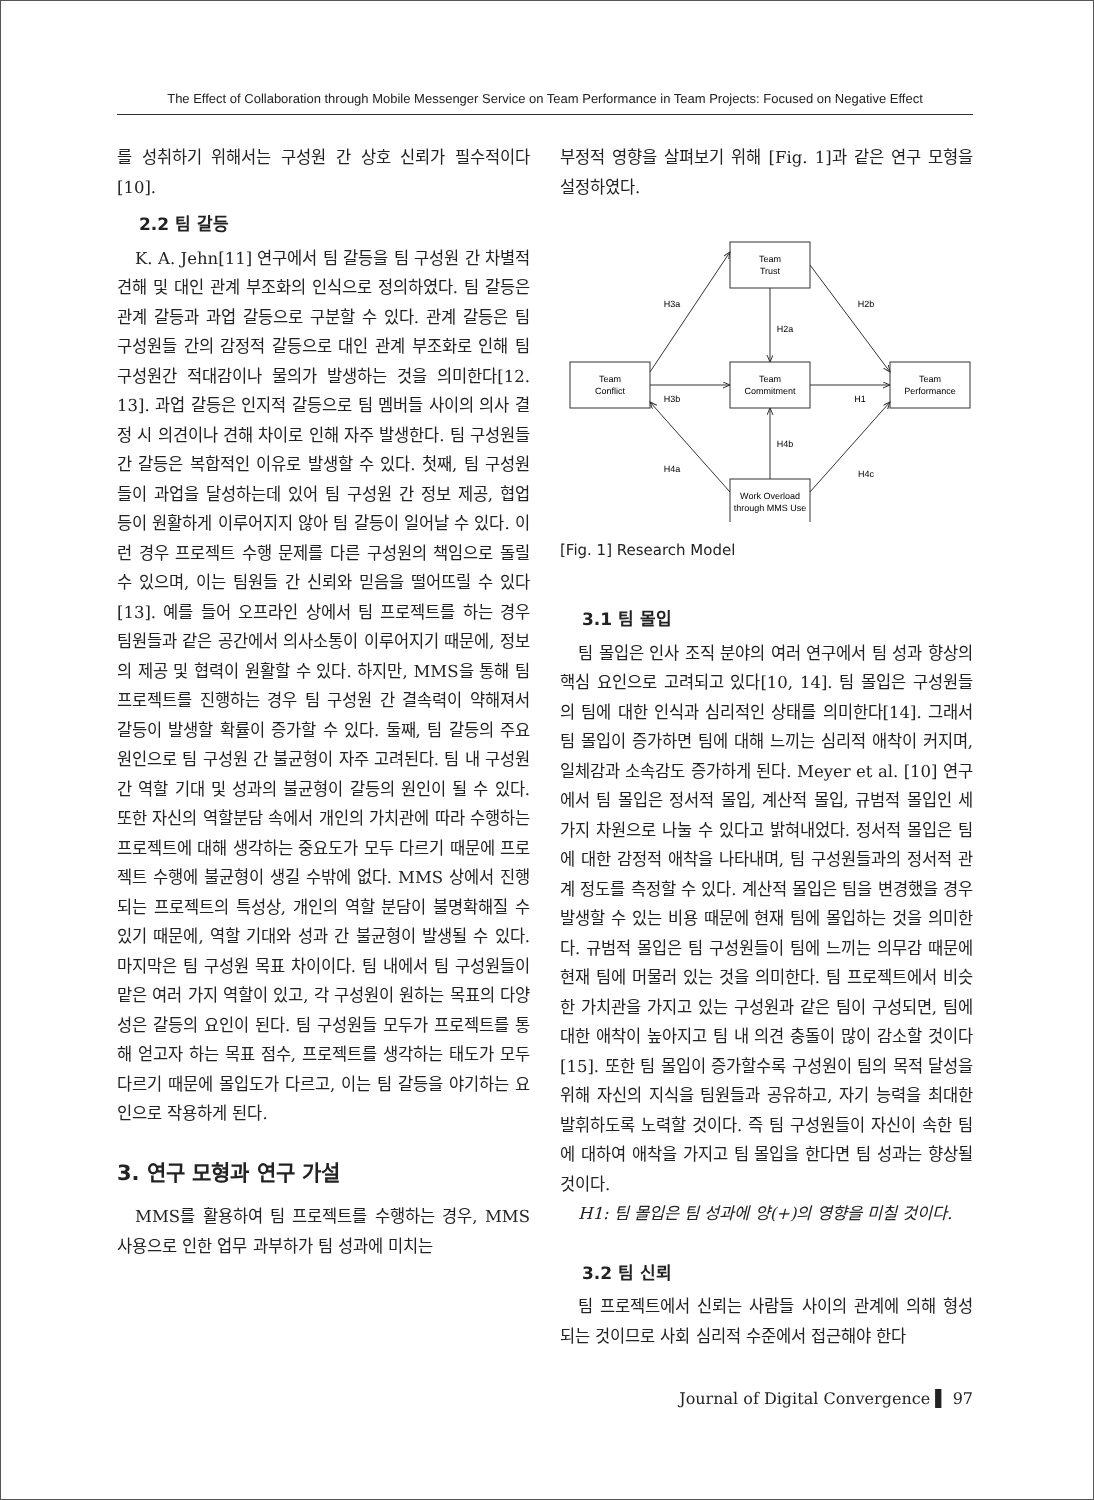The Effect of Collaboration through Mobile Messenger Service on Team Performance in Team Projects: Focused on Negative Effect
를 성취하기 위해서는 구성원 간 상호 신뢰가 필수적이다[10].
2.2 팀 갈등
K. A. Jehn[11] 연구에서 팀 갈등을 팀 구성원 간 차별적 견해 및 대인 관계 부조화의 인식으로 정의하였다. 팀 갈등은 관계 갈등과 과업 갈등으로 구분할 수 있다. 관계 갈등은 팀 구성원들 간의 감정적 갈등으로 대인 관계 부조화로 인해 팀 구성원간 적대감이나 물의가 발생하는 것을 의미한다[12. 13]. 과업 갈등은 인지적 갈등으로 팀 멤버들 사이의 의사 결정 시 의견이나 견해 차이로 인해 자주 발생한다. 팀 구성원들 간 갈등은 복합적인 이유로 발생할 수 있다. 첫째, 팀 구성원들이 과업을 달성하는데 있어 팀 구성원 간 정보 제공, 협업 등이 원활하게 이루어지지 않아 팀 갈등이 일어날 수 있다. 이런 경우 프로젝트 수행 문제를 다른 구성원의 책임으로 돌릴 수 있으며, 이는 팀원들 간 신뢰와 믿음을 떨어뜨릴 수 있다[13]. 예를 들어 오프라인 상에서 팀 프로젝트를 하는 경우 팀원들과 같은 공간에서 의사소통이 이루어지기 때문에, 정보의 제공 및 협력이 원활할 수 있다. 하지만, MMS을 통해 팀 프로젝트를 진행하는 경우 팀 구성원 간 결속력이 약해져서 갈등이 발생할 확률이 증가할 수 있다. 둘째, 팀 갈등의 주요 원인으로 팀 구성원 간 불균형이 자주 고려된다. 팀 내 구성원 간 역할 기대 및 성과의 불균형이 갈등의 원인이 될 수 있다. 또한 자신의 역할분담 속에서 개인의 가치관에 따라 수행하는 프로젝트에 대해 생각하는 중요도가 모두 다르기 때문에 프로젝트 수행에 불균형이 생길 수밖에 없다. MMS 상에서 진행되는 프로젝트의 특성상, 개인의 역할 분담이 불명확해질 수 있기 때문에, 역할 기대와 성과 간 불균형이 발생될 수 있다. 마지막은 팀 구성원 목표 차이이다. 팀 내에서 팀 구성원들이 맡은 여러 가지 역할이 있고, 각 구성원이 원하는 목표의 다양성은 갈등의 요인이 된다. 팀 구성원들 모두가 프로젝트를 통해 얻고자 하는 목표 점수, 프로젝트를 생각하는 태도가 모두 다르기 때문에 몰입도가 다르고, 이는 팀 갈등을 야기하는 요인으로 작용하게 된다.
3. 연구 모형과 연구 가설
MMS를 활용하여 팀 프로젝트를 수행하는 경우, MMS 사용으로 인한 업무 과부하가 팀 성과에 미치는
부정적 영향을 살펴보기 위해 [Fig. 1]과 같은 연구 모형을 설정하였다.
Team
Trust
Team
Conflict
Team
Commitment
Team
Performance
Work Overload
through MMS Use
H3a
H2b
H2a
H3b
H1
H4b
H4a
H4c
[Fig. 1] Research Model
3.1 팀 몰입
팀 몰입은 인사 조직 분야의 여러 연구에서 팀 성과 향상의 핵심 요인으로 고려되고 있다[10, 14]. 팀 몰입은 구성원들의 팀에 대한 인식과 심리적인 상태를 의미한다[14]. 그래서 팀 몰입이 증가하면 팀에 대해 느끼는 심리적 애착이 커지며, 일체감과 소속감도 증가하게 된다. Meyer et al. [10] 연구에서 팀 몰입은 정서적 몰입, 계산적 몰입, 규범적 몰입인 세 가지 차원으로 나눌 수 있다고 밝혀내었다. 정서적 몰입은 팀에 대한 감정적 애착을 나타내며, 팀 구성원들과의 정서적 관계 정도를 측정할 수 있다. 계산적 몰입은 팀을 변경했을 경우 발생할 수 있는 비용 때문에 현재 팀에 몰입하는 것을 의미한다. 규범적 몰입은 팀 구성원들이 팀에 느끼는 의무감 때문에 현재 팀에 머물러 있는 것을 의미한다. 팀 프로젝트에서 비슷한 가치관을 가지고 있는 구성원과 같은 팀이 구성되면, 팀에 대한 애착이 높아지고 팀 내 의견 충돌이 많이 감소할 것이다[15]. 또한 팀 몰입이 증가할수록 구성원이 팀의 목적 달성을 위해 자신의 지식을 팀원들과 공유하고, 자기 능력을 최대한 발휘하도록 노력할 것이다. 즉 팀 구성원들이 자신이 속한 팀에 대하여 애착을 가지고 팀 몰입을 한다면 팀 성과는 향상될 것이다.
H1: 팀 몰입은 팀 성과에 양(+)의 영향을 미칠 것이다.
3.2 팀 신뢰
팀 프로젝트에서 신뢰는 사람들 사이의 관계에 의해 형성되는 것이므로 사회 심리적 수준에서 접근해야 한다
Journal of Digital Convergence ▌ 97